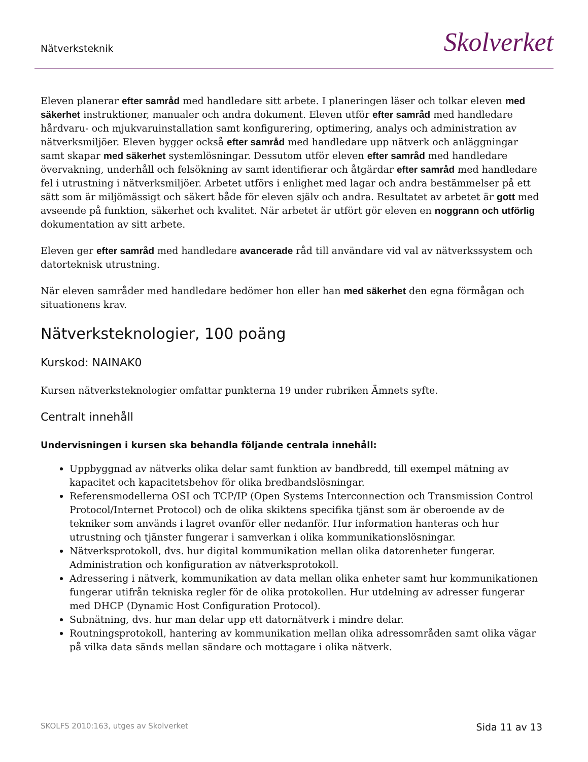Nätverksteknik
Skolverket
Eleven planerar efter samråd med handledare sitt arbete. I planeringen läser och tolkar eleven med säkerhet instruktioner, manualer och andra dokument. Eleven utför efter samråd med handledare hårdvaru- och mjukvaruinstallation samt konfigurering, optimering, analys och administration av nätverksmiljöer. Eleven bygger också efter samråd med handledare upp nätverk och anläggningar samt skapar med säkerhet systemlösningar. Dessutom utför eleven efter samråd med handledare övervakning, underhåll och felsökning av samt identifierar och åtgärdar efter samråd med handledare fel i utrustning i nätverksmiljöer. Arbetet utförs i enlighet med lagar och andra bestämmelser på ett sätt som är miljömässigt och säkert både för eleven själv och andra. Resultatet av arbetet är gott med avseende på funktion, säkerhet och kvalitet. När arbetet är utfört gör eleven en noggrann och utförlig dokumentation av sitt arbete.
Eleven ger efter samråd med handledare avancerade råd till användare vid val av nätverkssystem och datorteknisk utrustning.
När eleven samråder med handledare bedömer hon eller han med säkerhet den egna förmågan och situationens krav.
Nätverksteknologier, 100 poäng
Kurskod: NAINAK0
Kursen nätverksteknologier omfattar punkterna 19 under rubriken Ämnets syfte.
Centralt innehåll
Undervisningen i kursen ska behandla följande centrala innehåll:
Uppbyggnad av nätverks olika delar samt funktion av bandbredd, till exempel mätning av kapacitet och kapacitetsbehov för olika bredbandslösningar.
Referensmodellerna OSI och TCP/IP (Open Systems Interconnection och Transmission Control Protocol/Internet Protocol) och de olika skiktens specifika tjänst som är oberoende av de tekniker som används i lagret ovanför eller nedanför. Hur information hanteras och hur utrustning och tjänster fungerar i samverkan i olika kommunikationslösningar.
Nätverksprotokoll, dvs. hur digital kommunikation mellan olika datorenheter fungerar. Administration och konfiguration av nätverksprotokoll.
Adressering i nätverk, kommunikation av data mellan olika enheter samt hur kommunikationen fungerar utifrån tekniska regler för de olika protokollen. Hur utdelning av adresser fungerar med DHCP (Dynamic Host Configuration Protocol).
Subnätning, dvs. hur man delar upp ett datornätverk i mindre delar.
Routningsprotokoll, hantering av kommunikation mellan olika adressområden samt olika vägar på vilka data sänds mellan sändare och mottagare i olika nätverk.
SKOLFS 2010:163, utges av Skolverket Sida 11 av 13